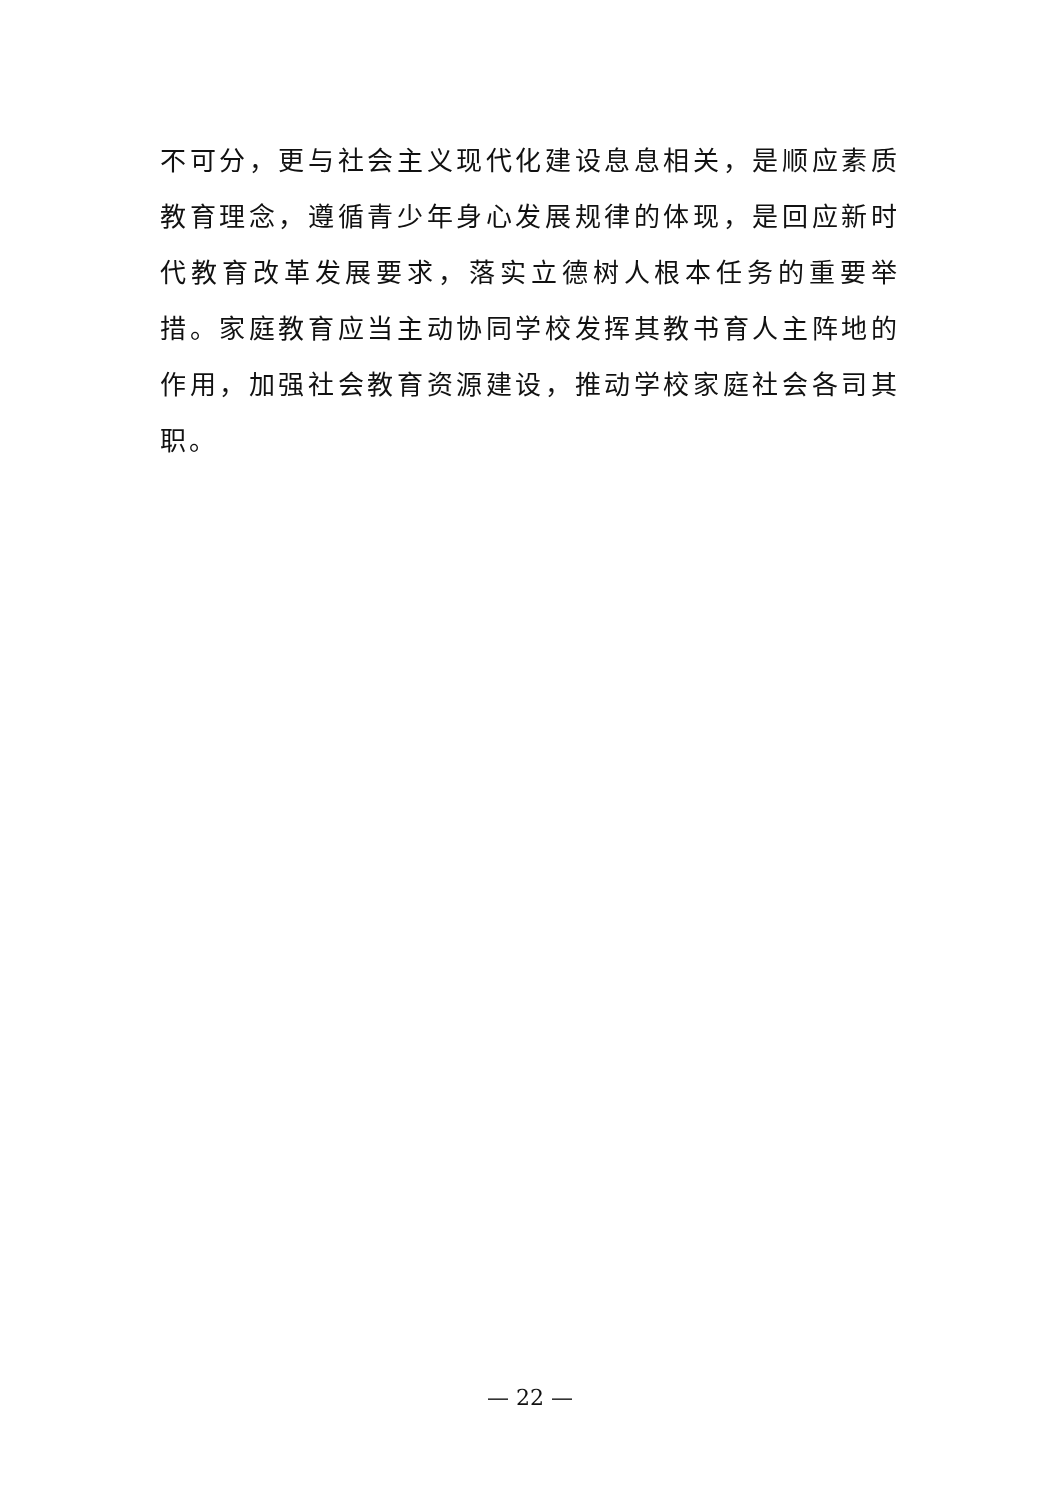不可分，更与社会主义现代化建设息息相关，是顺应素质教育理念，遵循青少年身心发展规律的体现，是回应新时代教育改革发展要求，落实立德树人根本任务的重要举措。家庭教育应当主动协同学校发挥其教书育人主阵地的作用，加强社会教育资源建设，推动学校家庭社会各司其职。
— 22 —